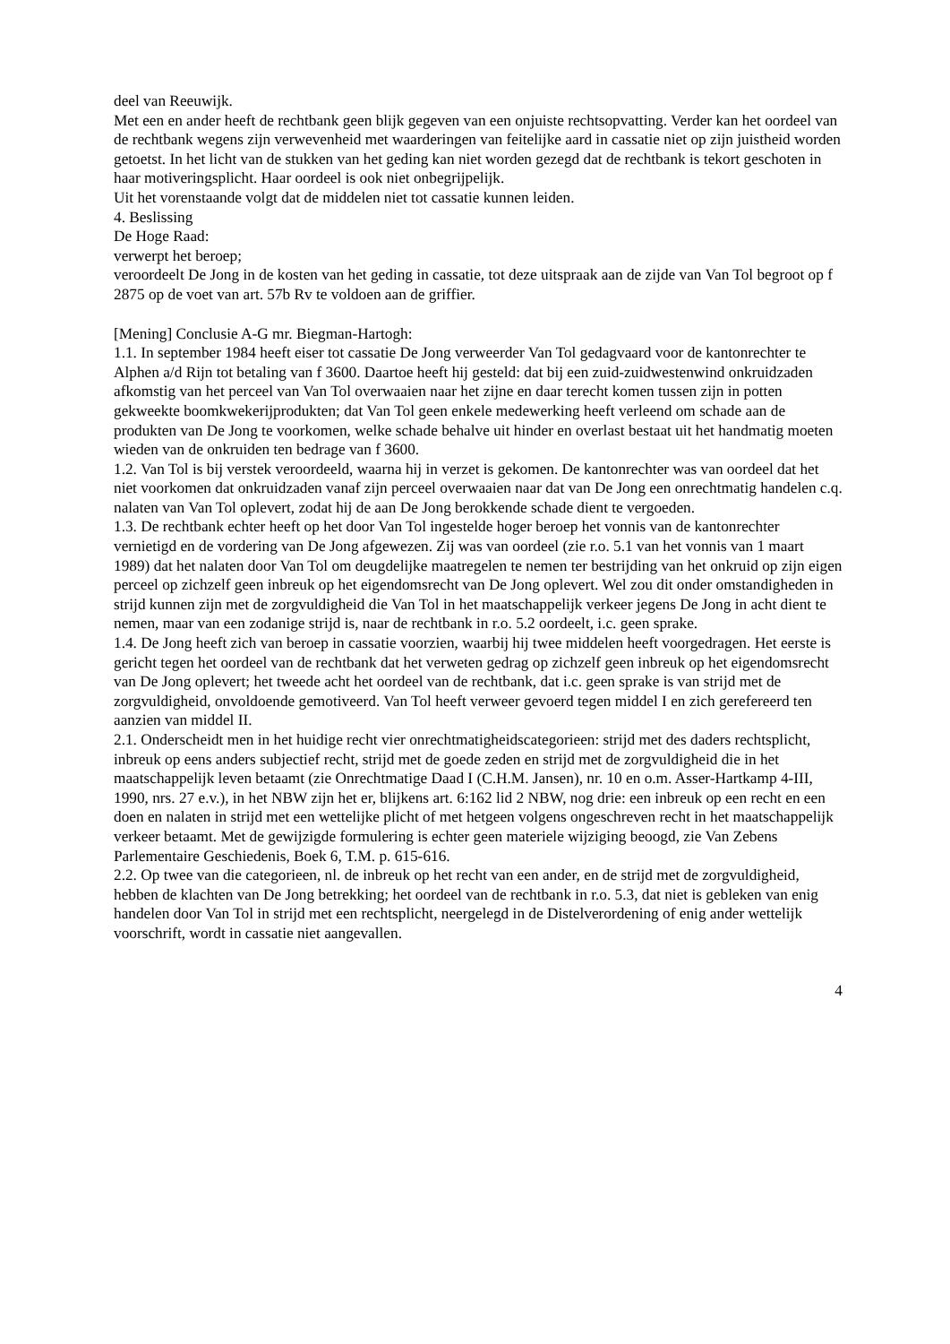deel van Reeuwijk.
Met een en ander heeft de rechtbank geen blijk gegeven van een onjuiste rechtsopvatting. Verder kan het oordeel van de rechtbank wegens zijn verwevenheid met waarderingen van feitelijke aard in cassatie niet op zijn juistheid worden getoetst. In het licht van de stukken van het geding kan niet worden gezegd dat de rechtbank is tekort geschoten in haar motiveringsplicht. Haar oordeel is ook niet onbegrijpelijk.
Uit het vorenstaande volgt dat de middelen niet tot cassatie kunnen leiden.
4. Beslissing
De Hoge Raad:
verwerpt het beroep;
veroordeelt De Jong in de kosten van het geding in cassatie, tot deze uitspraak aan de zijde van Van Tol begroot op f 2875 op de voet van art. 57b Rv te voldoen aan de griffier.
[Mening] Conclusie A-G mr. Biegman-Hartogh:
1.1. In september 1984 heeft eiser tot cassatie De Jong verweerder Van Tol gedagvaard voor de kantonrechter te Alphen a/d Rijn tot betaling van f 3600. Daartoe heeft hij gesteld: dat bij een zuid-zuidwestenwind onkruidzaden afkomstig van het perceel van Van Tol overwaaien naar het zijne en daar terecht komen tussen zijn in potten gekweekte boomkwekerijprodukten; dat Van Tol geen enkele medewerking heeft verleend om schade aan de produkten van De Jong te voorkomen, welke schade behalve uit hinder en overlast bestaat uit het handmatig moeten wieden van de onkruiden ten bedrage van f 3600.
1.2. Van Tol is bij verstek veroordeeld, waarna hij in verzet is gekomen. De kantonrechter was van oordeel dat het niet voorkomen dat onkruidzaden vanaf zijn perceel overwaaien naar dat van De Jong een onrechtmatig handelen c.q. nalaten van Van Tol oplevert, zodat hij de aan De Jong berokkende schade dient te vergoeden.
1.3. De rechtbank echter heeft op het door Van Tol ingestelde hoger beroep het vonnis van de kantonrechter vernietigd en de vordering van De Jong afgewezen. Zij was van oordeel (zie r.o. 5.1 van het vonnis van 1 maart 1989) dat het nalaten door Van Tol om deugdelijke maatregelen te nemen ter bestrijding van het onkruid op zijn eigen perceel op zichzelf geen inbreuk op het eigendomsrecht van De Jong oplevert. Wel zou dit onder omstandigheden in strijd kunnen zijn met de zorgvuldigheid die Van Tol in het maatschappelijk verkeer jegens De Jong in acht dient te nemen, maar van een zodanige strijd is, naar de rechtbank in r.o. 5.2 oordeelt, i.c. geen sprake.
1.4. De Jong heeft zich van beroep in cassatie voorzien, waarbij hij twee middelen heeft voorgedragen. Het eerste is gericht tegen het oordeel van de rechtbank dat het verweten gedrag op zichzelf geen inbreuk op het eigendomsrecht van De Jong oplevert; het tweede acht het oordeel van de rechtbank, dat i.c. geen sprake is van strijd met de zorgvuldigheid, onvoldoende gemotiveerd. Van Tol heeft verweer gevoerd tegen middel I en zich gerefereerd ten aanzien van middel II.
2.1. Onderscheidt men in het huidige recht vier onrechtmatigheidscategorieen: strijd met des daders rechtsplicht, inbreuk op eens anders subjectief recht, strijd met de goede zeden en strijd met de zorgvuldigheid die in het maatschappelijk leven betaamt (zie Onrechtmatige Daad I (C.H.M. Jansen), nr. 10 en o.m. Asser-Hartkamp 4-III, 1990, nrs. 27 e.v.), in het NBW zijn het er, blijkens art. 6:162 lid 2 NBW, nog drie: een inbreuk op een recht en een doen en nalaten in strijd met een wettelijke plicht of met hetgeen volgens ongeschreven recht in het maatschappelijk verkeer betaamt. Met de gewijzigde formulering is echter geen materiele wijziging beoogd, zie Van Zebens Parlementaire Geschiedenis, Boek 6, T.M. p. 615-616.
2.2. Op twee van die categorieen, nl. de inbreuk op het recht van een ander, en de strijd met de zorgvuldigheid, hebben de klachten van De Jong betrekking; het oordeel van de rechtbank in r.o. 5.3, dat niet is gebleken van enig handelen door Van Tol in strijd met een rechtsplicht, neergelegd in de Distelverordening of enig ander wettelijk voorschrift, wordt in cassatie niet aangevallen.
4